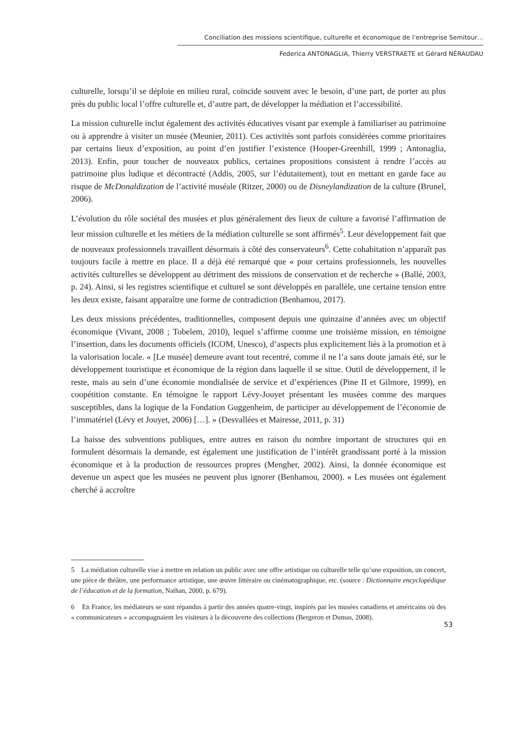Conciliation des missions scientifique, culturelle et économique de l’entreprise Semitour…
Federica ANTONAGLIA, Thierry VERSTRAETE et Gérard NÉRAUDAU
culturelle, lorsqu’il se déploie en milieu rural, coïncide souvent avec le besoin, d’une part, de porter au plus près du public local l’offre culturelle et, d’autre part, de développer la médiation et l’accessibilité.
La mission culturelle inclut également des activités éducatives visant par exemple à familiariser au patrimoine ou à apprendre à visiter un musée (Meunier, 2011). Ces activités sont parfois considérées comme prioritaires par certains lieux d’exposition, au point d’en justifier l’existence (Hooper-Greenhill, 1999 ; Antonaglia, 2013). Enfin, pour toucher de nouveaux publics, certaines propositions consistent à rendre l’accès au patrimoine plus ludique et décontracté (Addis, 2005, sur l’édutaitement), tout en mettant en garde face au risque de McDonaldization de l’activité muséale (Ritzer, 2000) ou de Disneylandization de la culture (Brunel, 2006).
L’évolution du rôle sociétal des musées et plus généralement des lieux de culture a favorisé l’affirmation de leur mission culturelle et les métiers de la médiation culturelle se sont affirmés<sup>5</sup>. Leur développement fait que de nouveaux professionnels travaillent désormais à côté des conservateurs<sup>6</sup>. Cette cohabitation n’apparaît pas toujours facile à mettre en place. Il a déjà été remarqué que « pour certains professionnels, les nouvelles activités culturelles se développent au détriment des missions de conservation et de recherche » (Ballé, 2003, p. 24). Ainsi, si les registres scientifique et culturel se sont développés en parallèle, une certaine tension entre les deux existe, faisant apparaître une forme de contradiction (Benhamou, 2017).
Les deux missions précédentes, traditionnelles, composent depuis une quinzaine d’années avec un objectif économique (Vivant, 2008 ; Tobelem, 2010), lequel s’affirme comme une troisième mission, en témoigne l’insertion, dans les documents officiels (ICOM, Unesco), d’aspects plus explicitement liés à la promotion et à la valorisation locale. « [Le musée] demeure avant tout recentré, comme il ne l’a sans doute jamais été, sur le développement touristique et économique de la région dans laquelle il se situe. Outil de développement, il le reste, mais au sein d’une économie mondialisée de service et d’expériences (Pine II et Gilmore, 1999), en coopétition constante. En témoigne le rapport Lévy-Jouyet présentant les musées comme des marques susceptibles, dans la logique de la Fondation Guggenheim, de participer au développement de l’économie de l’immatériel (Lévy et Jouyet, 2006) […]. » (Desvallées et Mairesse, 2011, p. 31)
La baisse des subventions publiques, entre autres en raison du nombre important de structures qui en formulent désormais la demande, est également une justification de l’intérêt grandissant porté à la mission économique et à la production de ressources propres (Mengher, 2002). Ainsi, la donnée économique est devenue un aspect que les musées ne peuvent plus ignorer (Benhamou, 2000). « Les musées ont également cherché à accroître
5 La médiation culturelle vise à mettre en relation un public avec une offre artistique ou culturelle telle qu’une exposition, un concert, une pièce de théâtre, une performance artistique, une œuvre littéraire ou cinématographique, etc. (source : Dictionnaire encyclopédique de l’éducation et de la formation, Nathan, 2000, p. 679).
6 En France, les médiateurs se sont répandus à partir des années quatre-vingt, inspirés par les musées canadiens et américains où des « communicateurs » accompagnaient les visiteurs à la découverte des collections (Bergeron et Dumas, 2008).
53